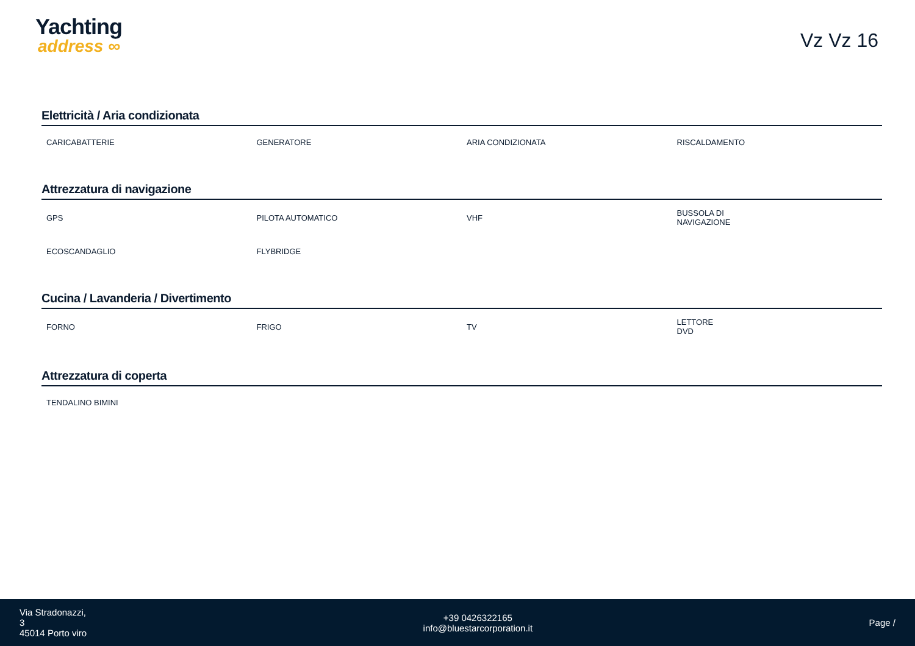Yachting
address ∞
Vz Vz 16
Elettricità / Aria condizionata
| CARICABATTERIE | GENERATORE | ARIA CONDIZIONATA | RISCALDAMENTO |
Attrezzatura di navigazione
| GPS | PILOTA AUTOMATICO | VHF | BUSSOLA DI NAVIGAZIONE |
| ECOSCANDAGLIO | FLYBRIDGE | | |
Cucina / Lavanderia / Divertimento
| FORNO | FRIGO | TV | LETTORE DVD |
Attrezzatura di coperta
| TENDALINO BIMINI | | | |
Via Stradonazzi,
3
45014 Porto viro
+39 0426322165
info@bluestarcorporation.it
Page /